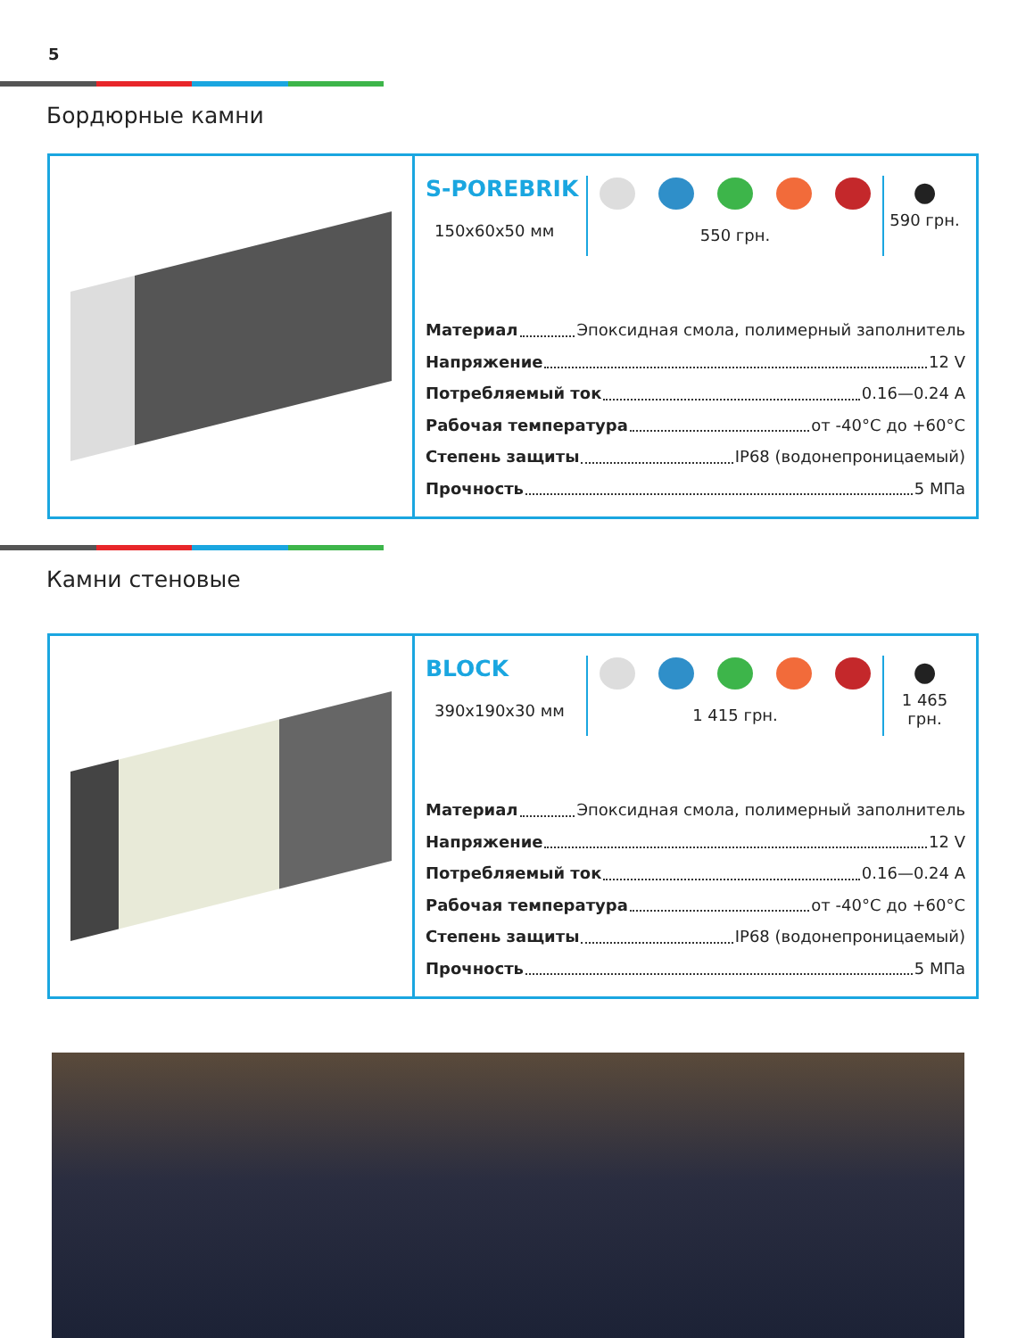5
Бордюрные камни
S-POREBRIK
150x60x50 мм
550 грн.
●
590 грн.
Материал Эпоксидная смола, полимерный заполнитель
Напряжение 12 V
Потребляемый ток 0.16—0.24 А
Рабочая температура от -40°C до +60°C
Степень защиты IP68 (водонепроницаемый)
Прочность 5 МПа
Камни стеновые
BLOCK
390x190x30 мм
1 415 грн.
●
1 465 грн.
Материал Эпоксидная смола, полимерный заполнитель
Напряжение 12 V
Потребляемый ток 0.16—0.24 А
Рабочая температура от -40°C до +60°C
Степень защиты IP68 (водонепроницаемый)
Прочность 5 МПа